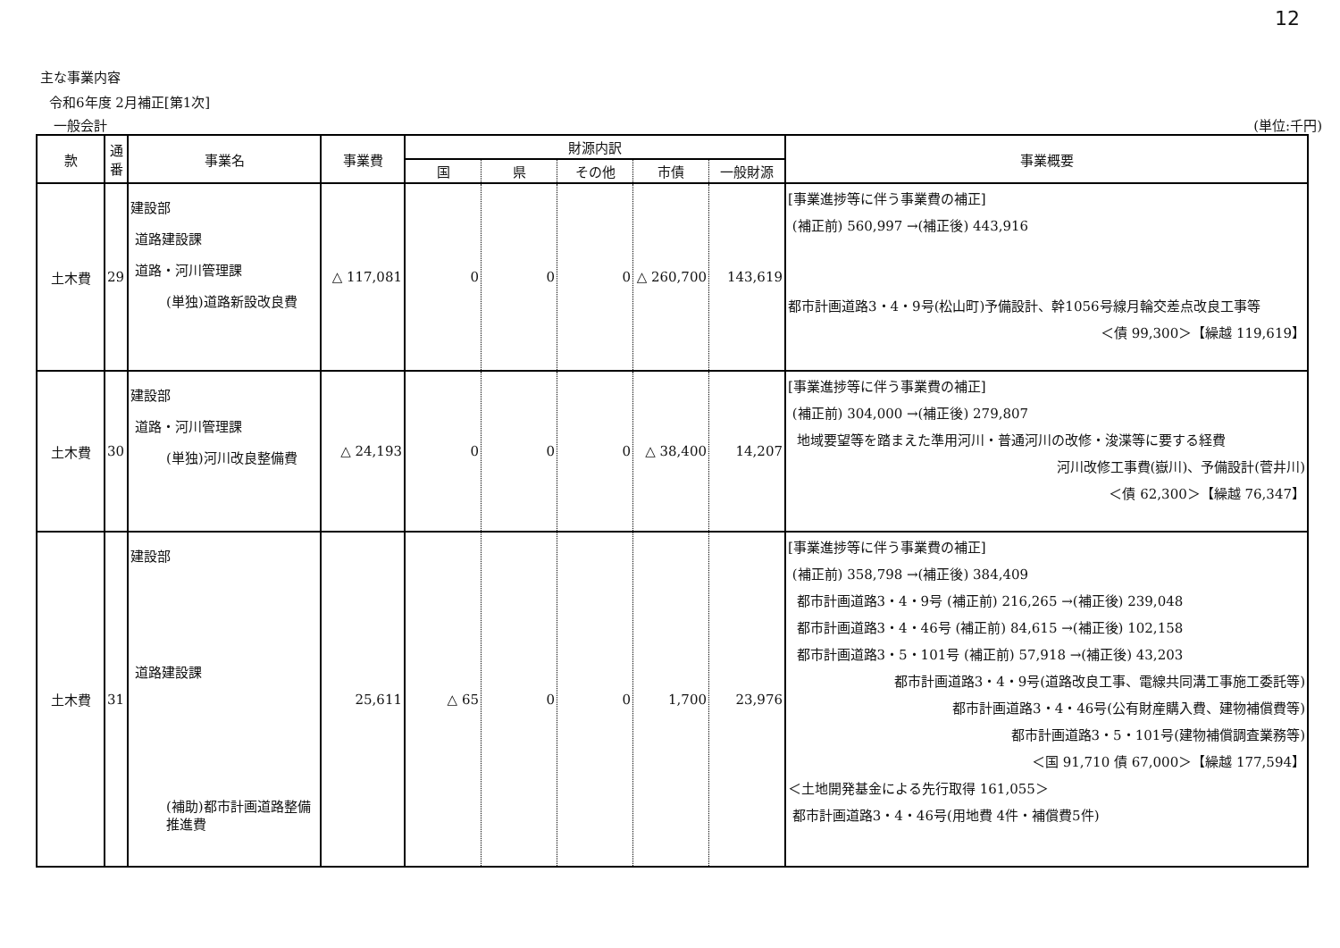12
主な事業内容
令和6年度 2月補正[第1次]
一般会計 (単位:千円)
| 款 | 通番 | 事業名 | 事業費 | 財源内訳 | | | | | 事業概要 |
| --- | --- | --- | --- | --- | --- | --- | --- | --- | --- |
| | | | | 国 | 県 | その他 | 市債 | 一般財源 | |
| 土木費 | 29 | 建設部 道路建設課 道路・河川管理課 (単独)道路新設改良費 | △ 117,081 | 0 | 0 | 0 | △ 260,700 | 143,619 | [事業進捗等に伴う事業費の補正] (補正前) 560,997 →(補正後) 443,916 都市計画道路3・4・9号(松山町)予備設計、幹1056号線月輪交差点改良工事等 ＜債 99,300＞【繰越 119,619】 |
| 土木費 | 30 | 建設部 道路・河川管理課 (単独)河川改良整備費 | △ 24,193 | 0 | 0 | 0 | △ 38,400 | 14,207 | [事業進捗等に伴う事業費の補正] (補正前) 304,000 →(補正後) 279,807 地域要望等を踏まえた準用河川・普通河川の改修・浚渫等に要する経費 河川改修工事費(嶽川)、予備設計(菅井川) ＜債 62,300＞【繰越 76,347】 |
| 土木費 | 31 | 建設部 道路建設課 (補助)都市計画道路整備推進費 | 25,611 | △ 65 | 0 | 0 | 1,700 | 23,976 | [事業進捗等に伴う事業費の補正] (補正前) 358,798 →(補正後) 384,409 都市計画道路3・4・9号 (補正前) 216,265 →(補正後) 239,048 都市計画道路3・4・46号 (補正前) 84,615 →(補正後) 102,158 都市計画道路3・5・101号 (補正前) 57,918 →(補正後) 43,203 都市計画道路3・4・9号(道路改良工事、電線共同溝工事施工委託等) 都市計画道路3・4・46号(公有財産購入費、建物補償費等) 都市計画道路3・5・101号(建物補償調査業務等) ＜国 91,710 債 67,000＞【繰越 177,594】 ＜土地開発基金による先行取得 161,055＞ 都市計画道路3・4・46号(用地費 4件・補償費5件) |